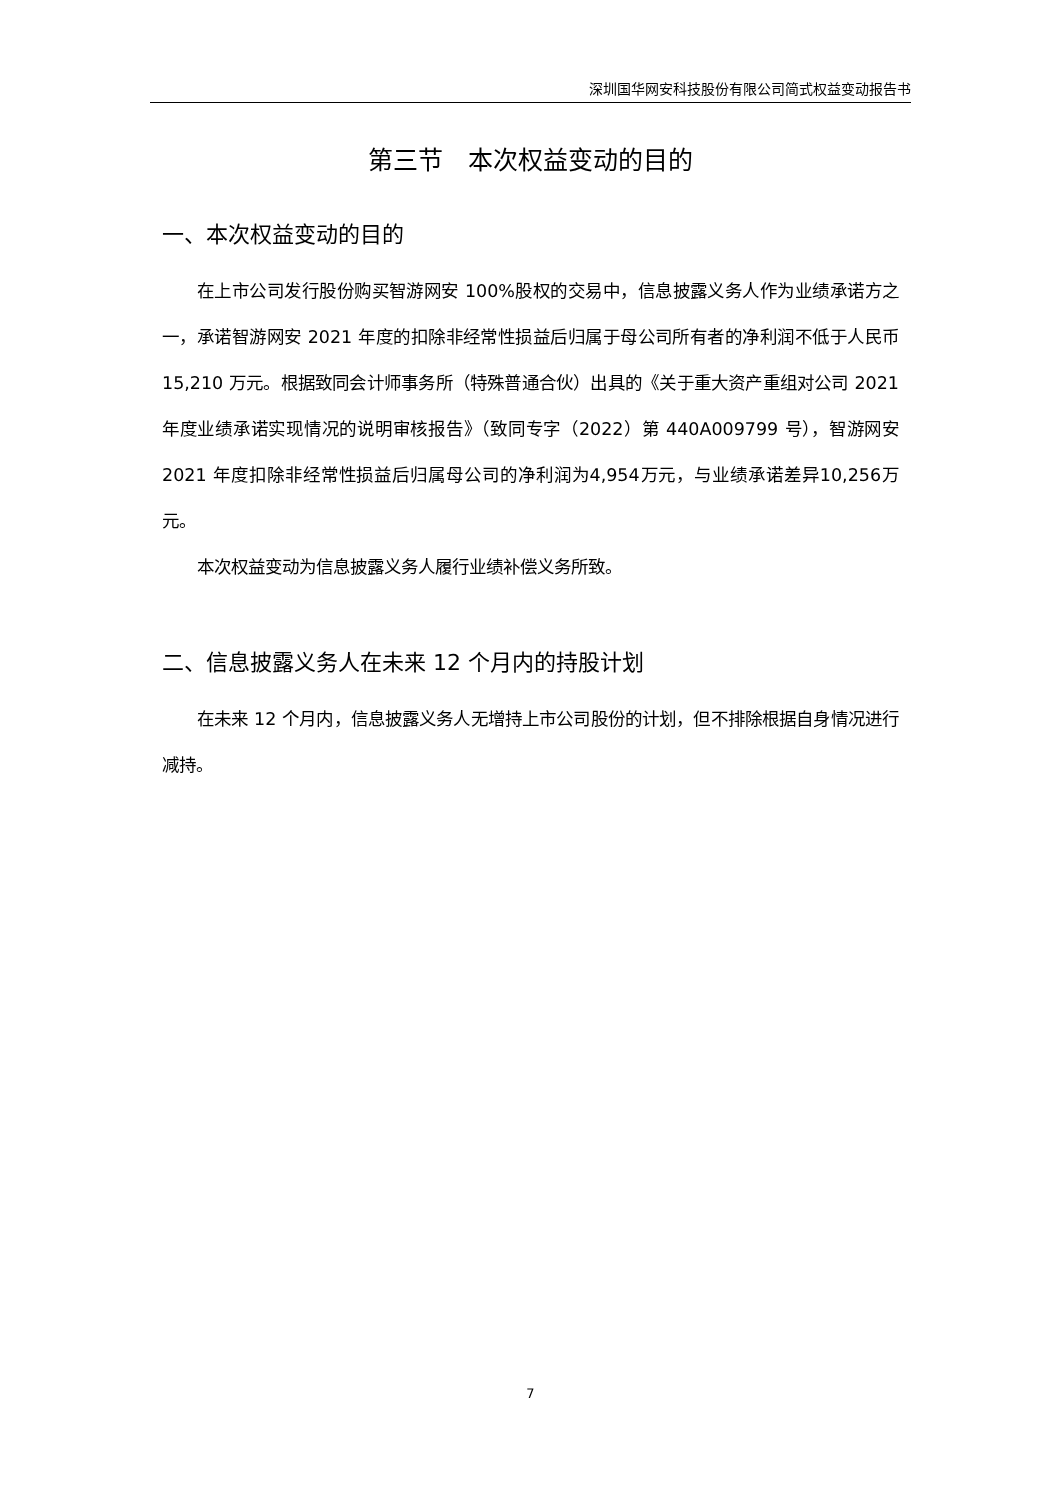深圳国华网安科技股份有限公司简式权益变动报告书
第三节　本次权益变动的目的
一、本次权益变动的目的
在上市公司发行股份购买智游网安 100%股权的交易中，信息披露义务人作为业绩承诺方之一，承诺智游网安 2021 年度的扣除非经常性损益后归属于母公司所有者的净利润不低于人民币 15,210 万元。根据致同会计师事务所（特殊普通合伙）出具的《关于重大资产重组对公司 2021 年度业绩承诺实现情况的说明审核报告》（致同专字（2022）第 440A009799 号），智游网安 2021 年度扣除非经常性损益后归属母公司的净利润为4,954万元，与业绩承诺差异10,256万元。
本次权益变动为信息披露义务人履行业绩补偿义务所致。
二、信息披露义务人在未来 12 个月内的持股计划
在未来 12 个月内，信息披露义务人无增持上市公司股份的计划，但不排除根据自身情况进行减持。
7